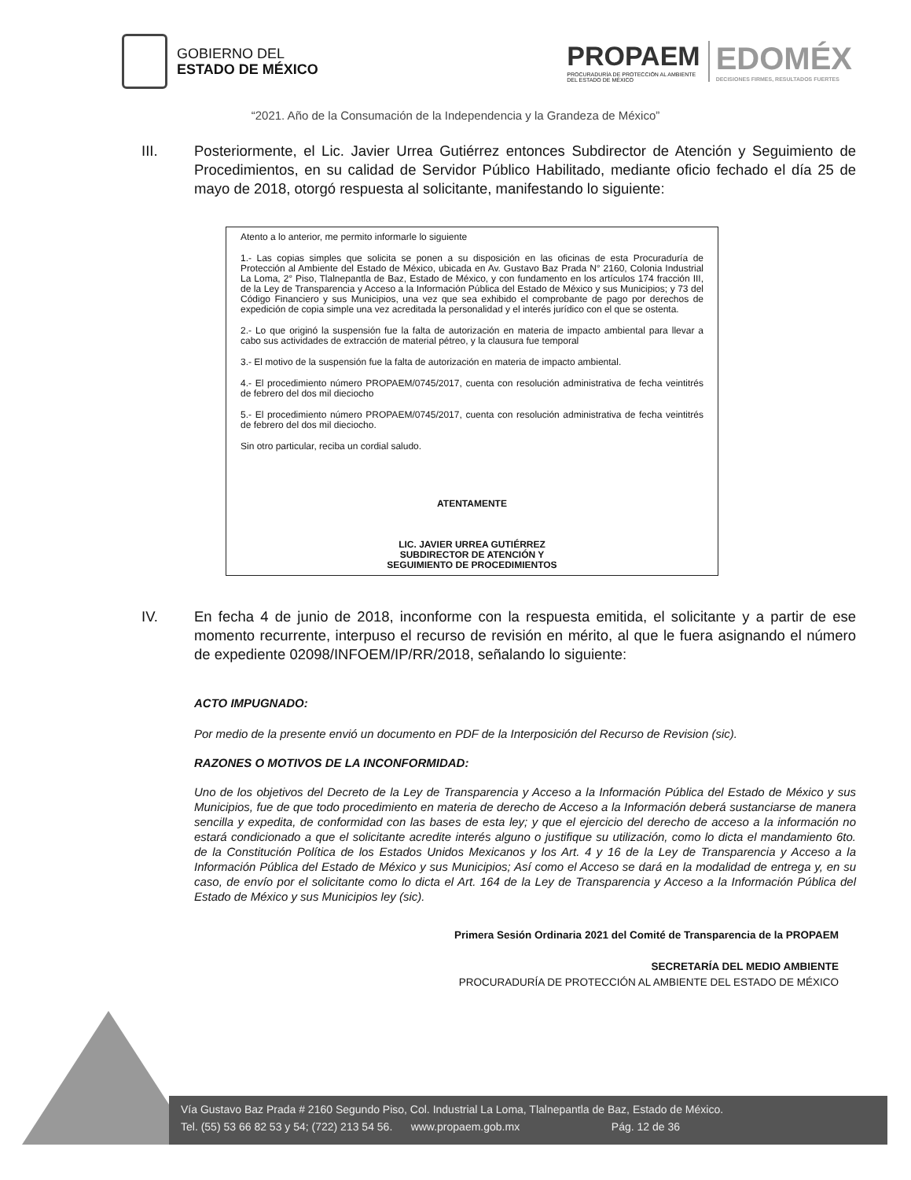GOBIERNO DEL
ESTADO DE MÉXICO
PROPAEM
PROCURADURÍA DE PROTECCIÓN AL AMBIENTE
DEL ESTADO DE MÉXICO
EDOMÉX
DECISIONES FIRMES, RESULTADOS FUERTES
“2021. Año de la Consumación de la Independencia y la Grandeza de México”
III. Posteriormente, el Lic. Javier Urrea Gutiérrez entonces Subdirector de Atención y Seguimiento de Procedimientos, en su calidad de Servidor Público Habilitado, mediante oficio fechado el día 25 de mayo de 2018, otorgó respuesta al solicitante, manifestando lo siguiente:
Atento a lo anterior, me permito informarle lo siguiente
1.- Las copias simples que solicita se ponen a su disposición en las oficinas de esta Procuraduría de Protección al Ambiente del Estado de México, ubicada en Av. Gustavo Baz Prada N° 2160, Colonia Industrial La Loma, 2° Piso, Tlalnepantla de Baz, Estado de México, y con fundamento en los artículos 174 fracción III, de la Ley de Transparencia y Acceso a la Información Pública del Estado de México y sus Municipios; y 73 del Código Financiero y sus Municipios, una vez que sea exhibido el comprobante de pago por derechos de expedición de copia simple una vez acreditada la personalidad y el interés jurídico con el que se ostenta.
2.- Lo que originó la suspensión fue la falta de autorización en materia de impacto ambiental para llevar a cabo sus actividades de extracción de material pétreo, y la clausura fue temporal
3.- El motivo de la suspensión fue la falta de autorización en materia de impacto ambiental.
4.- El procedimiento número PROPAEM/0745/2017, cuenta con resolución administrativa de fecha veintitrés de febrero del dos mil dieciocho
5.- El procedimiento número PROPAEM/0745/2017, cuenta con resolución administrativa de fecha veintitrés de febrero del dos mil dieciocho.
Sin otro particular, reciba un cordial saludo.
ATENTAMENTE
LIC. JAVIER URREA GUTIÉRREZ
SUBDIRECTOR DE ATENCIÓN Y
SEGUIMIENTO DE PROCEDIMIENTOS
IV. En fecha 4 de junio de 2018, inconforme con la respuesta emitida, el solicitante y a partir de ese momento recurrente, interpuso el recurso de revisión en mérito, al que le fuera asignando el número de expediente 02098/INFOEM/IP/RR/2018, señalando lo siguiente:
ACTO IMPUGNADO:
Por medio de la presente envió un documento en PDF de la Interposición del Recurso de Revision (sic).
RAZONES O MOTIVOS DE LA INCONFORMIDAD:
Uno de los objetivos del Decreto de la Ley de Transparencia y Acceso a la Información Pública del Estado de México y sus Municipios, fue de que todo procedimiento en materia de derecho de Acceso a la Información deberá sustanciarse de manera sencilla y expedita, de conformidad con las bases de esta ley; y que el ejercicio del derecho de acceso a la información no estará condicionado a que el solicitante acredite interés alguno o justifique su utilización, como lo dicta el mandamiento 6to. de la Constitución Política de los Estados Unidos Mexicanos y los Art. 4 y 16 de la Ley de Transparencia y Acceso a la Información Pública del Estado de México y sus Municipios; Así como el Acceso se dará en la modalidad de entrega y, en su caso, de envío por el solicitante como lo dicta el Art. 164 de la Ley de Transparencia y Acceso a la Información Pública del Estado de México y sus Municipios ley (sic).
Primera Sesión Ordinaria 2021 del Comité de Transparencia de la PROPAEM
SECRETARÍA DEL MEDIO AMBIENTE
PROCURADURÍA DE PROTECCIÓN AL AMBIENTE DEL ESTADO DE MÉXICO
Vía Gustavo Baz Prada # 2160 Segundo Piso, Col. Industrial La Loma, Tlalnepantla de Baz, Estado de México.
Tel. (55) 53 66 82 53 y 54; (722) 213 54 56. www.propaem.gob.mx Pág. 12 de 36